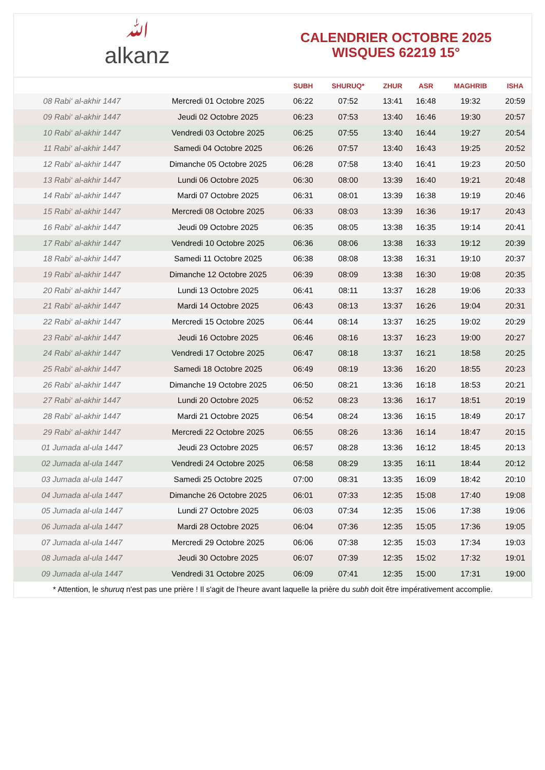ﷲalkanz
CALENDRIER OCTOBRE 2025
WISQUES 62219 15°
| | | SUBH | SHURUQ* | ZHUR | ASR | MAGHRIB | ISHA |
| --- | --- | --- | --- | --- | --- | --- | --- |
| 08 Rabi‘ al-akhir 1447 | Mercredi 01 Octobre 2025 | 06:22 | 07:52 | 13:41 | 16:48 | 19:32 | 20:59 |
| 09 Rabi‘ al-akhir 1447 | Jeudi 02 Octobre 2025 | 06:23 | 07:53 | 13:40 | 16:46 | 19:30 | 20:57 |
| 10 Rabi‘ al-akhir 1447 | Vendredi 03 Octobre 2025 | 06:25 | 07:55 | 13:40 | 16:44 | 19:27 | 20:54 |
| 11 Rabi‘ al-akhir 1447 | Samedi 04 Octobre 2025 | 06:26 | 07:57 | 13:40 | 16:43 | 19:25 | 20:52 |
| 12 Rabi‘ al-akhir 1447 | Dimanche 05 Octobre 2025 | 06:28 | 07:58 | 13:40 | 16:41 | 19:23 | 20:50 |
| 13 Rabi‘ al-akhir 1447 | Lundi 06 Octobre 2025 | 06:30 | 08:00 | 13:39 | 16:40 | 19:21 | 20:48 |
| 14 Rabi‘ al-akhir 1447 | Mardi 07 Octobre 2025 | 06:31 | 08:01 | 13:39 | 16:38 | 19:19 | 20:46 |
| 15 Rabi‘ al-akhir 1447 | Mercredi 08 Octobre 2025 | 06:33 | 08:03 | 13:39 | 16:36 | 19:17 | 20:43 |
| 16 Rabi‘ al-akhir 1447 | Jeudi 09 Octobre 2025 | 06:35 | 08:05 | 13:38 | 16:35 | 19:14 | 20:41 |
| 17 Rabi‘ al-akhir 1447 | Vendredi 10 Octobre 2025 | 06:36 | 08:06 | 13:38 | 16:33 | 19:12 | 20:39 |
| 18 Rabi‘ al-akhir 1447 | Samedi 11 Octobre 2025 | 06:38 | 08:08 | 13:38 | 16:31 | 19:10 | 20:37 |
| 19 Rabi‘ al-akhir 1447 | Dimanche 12 Octobre 2025 | 06:39 | 08:09 | 13:38 | 16:30 | 19:08 | 20:35 |
| 20 Rabi‘ al-akhir 1447 | Lundi 13 Octobre 2025 | 06:41 | 08:11 | 13:37 | 16:28 | 19:06 | 20:33 |
| 21 Rabi‘ al-akhir 1447 | Mardi 14 Octobre 2025 | 06:43 | 08:13 | 13:37 | 16:26 | 19:04 | 20:31 |
| 22 Rabi‘ al-akhir 1447 | Mercredi 15 Octobre 2025 | 06:44 | 08:14 | 13:37 | 16:25 | 19:02 | 20:29 |
| 23 Rabi‘ al-akhir 1447 | Jeudi 16 Octobre 2025 | 06:46 | 08:16 | 13:37 | 16:23 | 19:00 | 20:27 |
| 24 Rabi‘ al-akhir 1447 | Vendredi 17 Octobre 2025 | 06:47 | 08:18 | 13:37 | 16:21 | 18:58 | 20:25 |
| 25 Rabi‘ al-akhir 1447 | Samedi 18 Octobre 2025 | 06:49 | 08:19 | 13:36 | 16:20 | 18:55 | 20:23 |
| 26 Rabi‘ al-akhir 1447 | Dimanche 19 Octobre 2025 | 06:50 | 08:21 | 13:36 | 16:18 | 18:53 | 20:21 |
| 27 Rabi‘ al-akhir 1447 | Lundi 20 Octobre 2025 | 06:52 | 08:23 | 13:36 | 16:17 | 18:51 | 20:19 |
| 28 Rabi‘ al-akhir 1447 | Mardi 21 Octobre 2025 | 06:54 | 08:24 | 13:36 | 16:15 | 18:49 | 20:17 |
| 29 Rabi‘ al-akhir 1447 | Mercredi 22 Octobre 2025 | 06:55 | 08:26 | 13:36 | 16:14 | 18:47 | 20:15 |
| 01 Jumada al-ula 1447 | Jeudi 23 Octobre 2025 | 06:57 | 08:28 | 13:36 | 16:12 | 18:45 | 20:13 |
| 02 Jumada al-ula 1447 | Vendredi 24 Octobre 2025 | 06:58 | 08:29 | 13:35 | 16:11 | 18:44 | 20:12 |
| 03 Jumada al-ula 1447 | Samedi 25 Octobre 2025 | 07:00 | 08:31 | 13:35 | 16:09 | 18:42 | 20:10 |
| 04 Jumada al-ula 1447 | Dimanche 26 Octobre 2025 | 06:01 | 07:33 | 12:35 | 15:08 | 17:40 | 19:08 |
| 05 Jumada al-ula 1447 | Lundi 27 Octobre 2025 | 06:03 | 07:34 | 12:35 | 15:06 | 17:38 | 19:06 |
| 06 Jumada al-ula 1447 | Mardi 28 Octobre 2025 | 06:04 | 07:36 | 12:35 | 15:05 | 17:36 | 19:05 |
| 07 Jumada al-ula 1447 | Mercredi 29 Octobre 2025 | 06:06 | 07:38 | 12:35 | 15:03 | 17:34 | 19:03 |
| 08 Jumada al-ula 1447 | Jeudi 30 Octobre 2025 | 06:07 | 07:39 | 12:35 | 15:02 | 17:32 | 19:01 |
| 09 Jumada al-ula 1447 | Vendredi 31 Octobre 2025 | 06:09 | 07:41 | 12:35 | 15:00 | 17:31 | 19:00 |
* Attention, le shuruq n'est pas une prière ! Il s'agit de l'heure avant laquelle la prière du subh doit être impérativement accomplie.